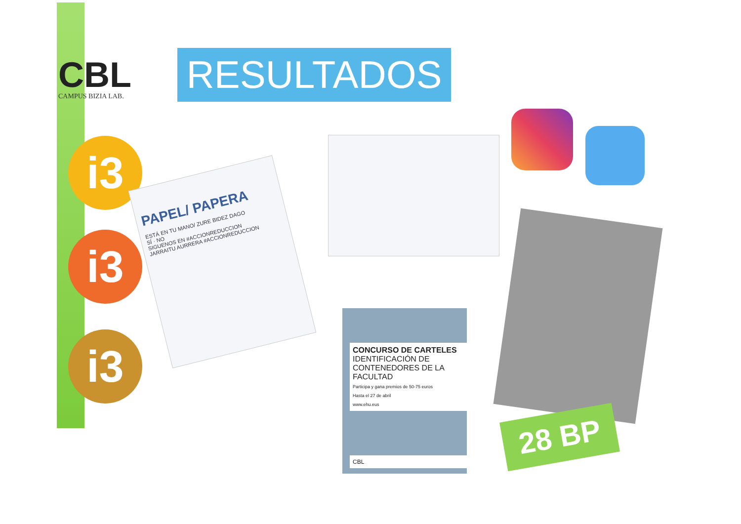CBL
CAMPUS BIZIA LAB.
RESULTADOS
i3
i3
i3
PAPEL/ PAPERA
ESTÁ EN TU MANO/ ZURE BIDEZ DAGO
SÍ · NO
SIGUENOS EN #ACCIONREDUCCION
JARRAITU AURRERA #ACCIONREDUCCION
CONCURSO DE CARTELES
IDENTIFICACIÓN DE CONTENEDORES DE LA FACULTAD
Participa y gana premios de 50-75 euros
Hasta el 27 de abril
www.ehu.eus
CBL
28 BP